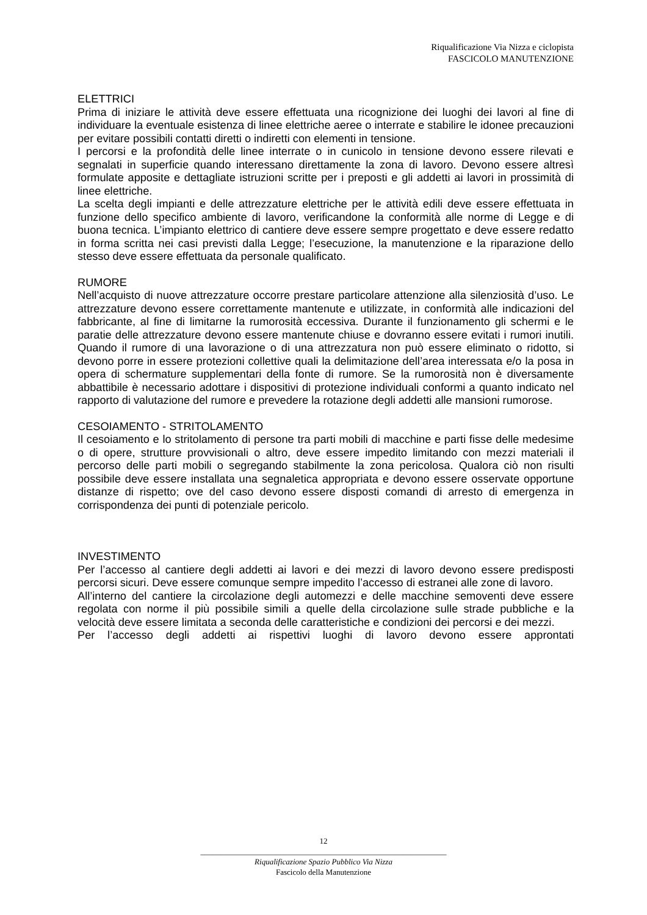Riqualificazione Via Nizza e ciclopista
FASCICOLO MANUTENZIONE
ELETTRICI
Prima di iniziare le attività deve essere effettuata una ricognizione dei luoghi dei lavori al fine di individuare la eventuale esistenza di linee elettriche aeree o interrate e stabilire le idonee precauzioni per evitare possibili contatti diretti o indiretti con elementi in tensione.
I percorsi e la profondità delle linee interrate o in cunicolo in tensione devono essere rilevati e segnalati in superficie quando interessano direttamente la zona di lavoro. Devono essere altresì formulate apposite e dettagliate istruzioni scritte per i preposti e gli addetti ai lavori in prossimità di linee elettriche.
La scelta degli impianti e delle attrezzature elettriche per le attività edili deve essere effettuata in funzione dello specifico ambiente di lavoro, verificandone la conformità alle norme di Legge e di buona tecnica. L’impianto elettrico di cantiere deve essere sempre progettato e deve essere redatto in forma scritta nei casi previsti dalla Legge; l’esecuzione, la manutenzione e la riparazione dello stesso deve essere effettuata da personale qualificato.
RUMORE
Nell’acquisto di nuove attrezzature occorre prestare particolare attenzione alla silenziosità d’uso. Le attrezzature devono essere correttamente mantenute e utilizzate, in conformità alle indicazioni del fabbricante, al fine di limitarne la rumorosità eccessiva. Durante il funzionamento gli schermi e le paratie delle attrezzature devono essere mantenute chiuse e dovranno essere evitati i rumori inutili. Quando il rumore di una lavorazione o di una attrezzatura non può essere eliminato o ridotto, si devono porre in essere protezioni collettive quali la delimitazione dell’area interessata e/o la posa in opera di schermature supplementari della fonte di rumore. Se la rumorosità non è diversamente abbattibile è necessario adottare i dispositivi di protezione individuali conformi a quanto indicato nel rapporto di valutazione del rumore e prevedere la rotazione degli addetti alle mansioni rumorose.
CESOIAMENTO - STRITOLAMENTO
Il cesoiamento e lo stritolamento di persone tra parti mobili di macchine e parti fisse delle medesime o di opere, strutture provvisionali o altro, deve essere impedito limitando con mezzi materiali il percorso delle parti mobili o segregando stabilmente la zona pericolosa. Qualora ciò non risulti possibile deve essere installata una segnaletica appropriata e devono essere osservate opportune distanze di rispetto; ove del caso devono essere disposti comandi di arresto di emergenza in corrispondenza dei punti di potenziale pericolo.
INVESTIMENTO
Per l’accesso al cantiere degli addetti ai lavori e dei mezzi di lavoro devono essere predisposti percorsi sicuri. Deve essere comunque sempre impedito l’accesso di estranei alle zone di lavoro.
All’interno del cantiere la circolazione degli automezzi e delle macchine semoventi deve essere regolata con norme il più possibile simili a quelle della circolazione sulle strade pubbliche e la velocità deve essere limitata a seconda delle caratteristiche e condizioni dei percorsi e dei mezzi.
Per l’accesso degli addetti ai rispettivi luoghi di lavoro devono essere approntati
12
______________________________________________________________
Riqualificazione Spazio Pubblico Via Nizza
Fascicolo della Manutenzione